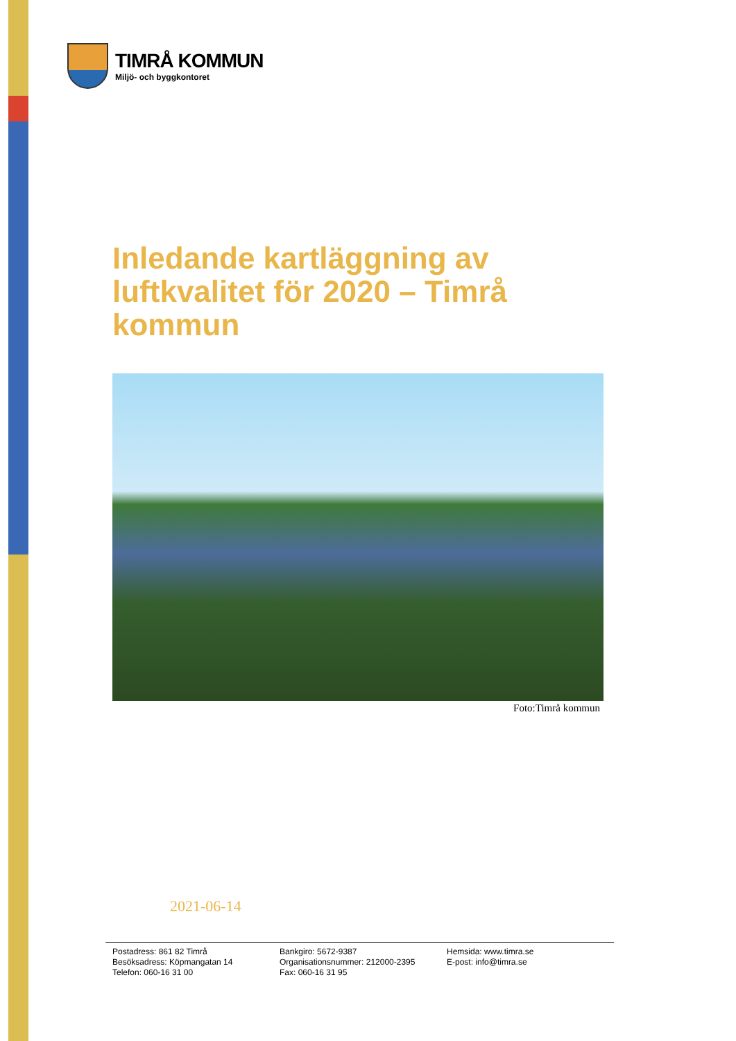TIMRÅ KOMMUN
Miljö- och byggkontoret
Inledande kartläggning av luftkvalitet för 2020 – Timrå kommun
Foto:Timrå kommun
2021-06-14
Postadress: 861 82 Timrå
Besöksadress: Köpmangatan 14
Telefon: 060-16 31 00
Bankgiro: 5672-9387
Organisationsnummer: 212000-2395
Fax: 060-16 31 95
Hemsida: www.timra.se
E-post: info@timra.se